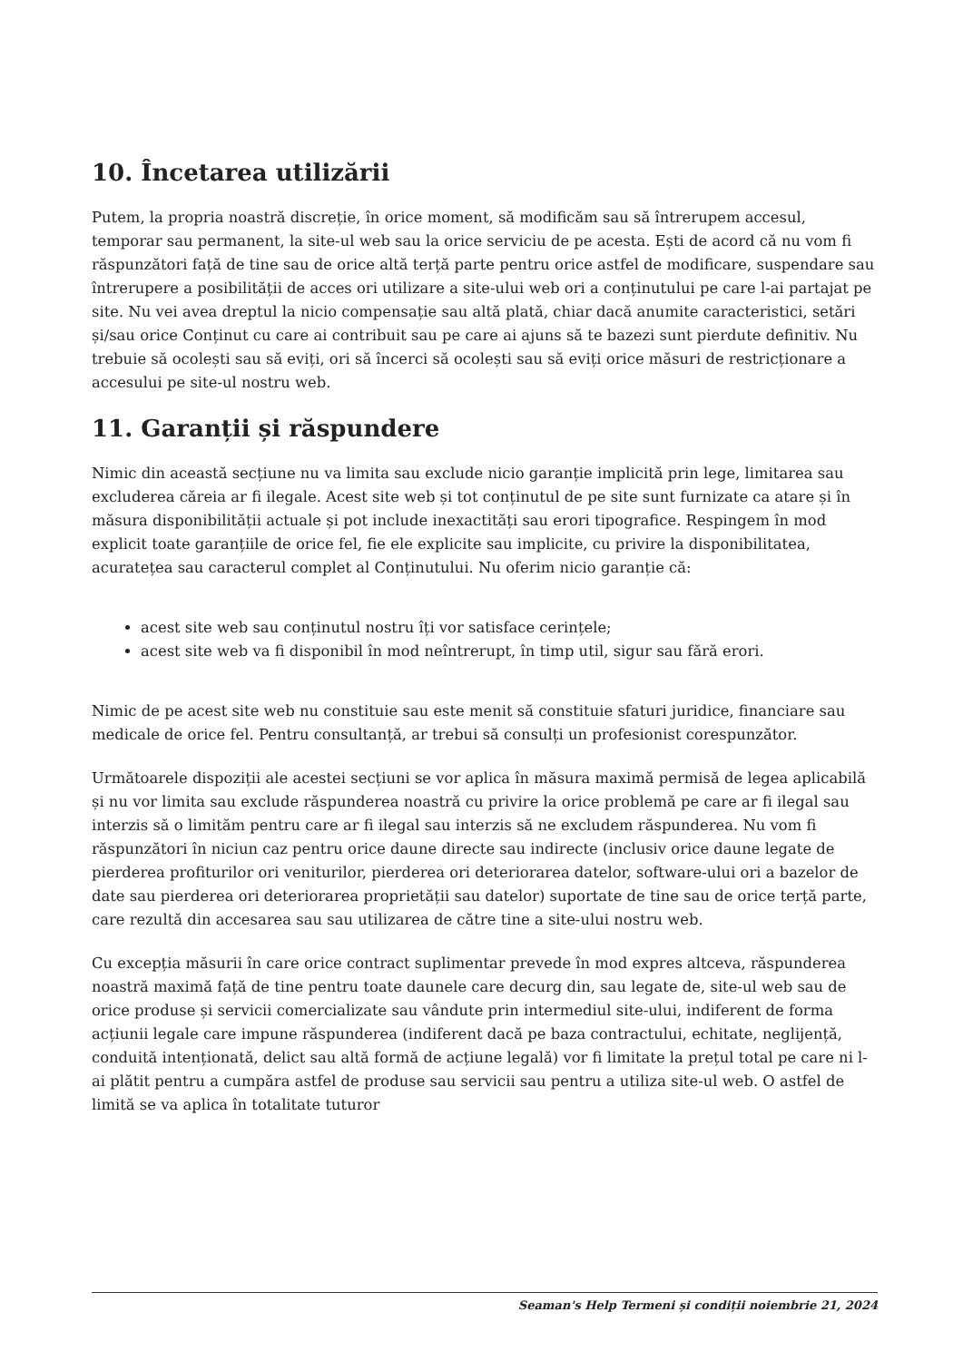10. Încetarea utilizării
Putem, la propria noastră discreție, în orice moment, să modificăm sau să întrerupem accesul, temporar sau permanent, la site-ul web sau la orice serviciu de pe acesta. Ești de acord că nu vom fi răspunzători față de tine sau de orice altă terță parte pentru orice astfel de modificare, suspendare sau întrerupere a posibilității de acces ori utilizare a site-ului web ori a conținutului pe care l-ai partajat pe site. Nu vei avea dreptul la nicio compensație sau altă plată, chiar dacă anumite caracteristici, setări și/sau orice Conținut cu care ai contribuit sau pe care ai ajuns să te bazezi sunt pierdute definitiv. Nu trebuie să ocolești sau să eviți, ori să încerci să ocolești sau să eviți orice măsuri de restricționare a accesului pe site-ul nostru web.
11. Garanții și răspundere
Nimic din această secțiune nu va limita sau exclude nicio garanție implicită prin lege, limitarea sau excluderea căreia ar fi ilegale. Acest site web și tot conținutul de pe site sunt furnizate ca atare și în măsura disponibilității actuale și pot include inexactități sau erori tipografice. Respingem în mod explicit toate garanțiile de orice fel, fie ele explicite sau implicite, cu privire la disponibilitatea, acuratețea sau caracterul complet al Conținutului. Nu oferim nicio garanție că:
acest site web sau conținutul nostru îți vor satisface cerințele;
acest site web va fi disponibil în mod neîntrerupt, în timp util, sigur sau fără erori.
Nimic de pe acest site web nu constituie sau este menit să constituie sfaturi juridice, financiare sau medicale de orice fel. Pentru consultanță, ar trebui să consulți un profesionist corespunzător.
Următoarele dispoziții ale acestei secțiuni se vor aplica în măsura maximă permisă de legea aplicabilă și nu vor limita sau exclude răspunderea noastră cu privire la orice problemă pe care ar fi ilegal sau interzis să o limităm pentru care ar fi ilegal sau interzis să ne excludem răspunderea. Nu vom fi răspunzători în niciun caz pentru orice daune directe sau indirecte (inclusiv orice daune legate de pierderea profiturilor ori veniturilor, pierderea ori deteriorarea datelor, software-ului ori a bazelor de date sau pierderea ori deteriorarea proprietății sau datelor) suportate de tine sau de orice terță parte, care rezultă din accesarea sau sau utilizarea de către tine a site-ului nostru web.
Cu excepția măsurii în care orice contract suplimentar prevede în mod expres altceva, răspunderea noastră maximă față de tine pentru toate daunele care decurg din, sau legate de, site-ul web sau de orice produse și servicii comercializate sau vândute prin intermediul site-ului, indiferent de forma acțiunii legale care impune răspunderea (indiferent dacă pe baza contractului, echitate, neglijență, conduită intenționată, delict sau altă formă de acțiune legală) vor fi limitate la prețul total pe care ni l-ai plătit pentru a cumpăra astfel de produse sau servicii sau pentru a utiliza site-ul web. O astfel de limită se va aplica în totalitate tuturor
Seaman's Help Termeni și condiții noiembrie 21, 2024